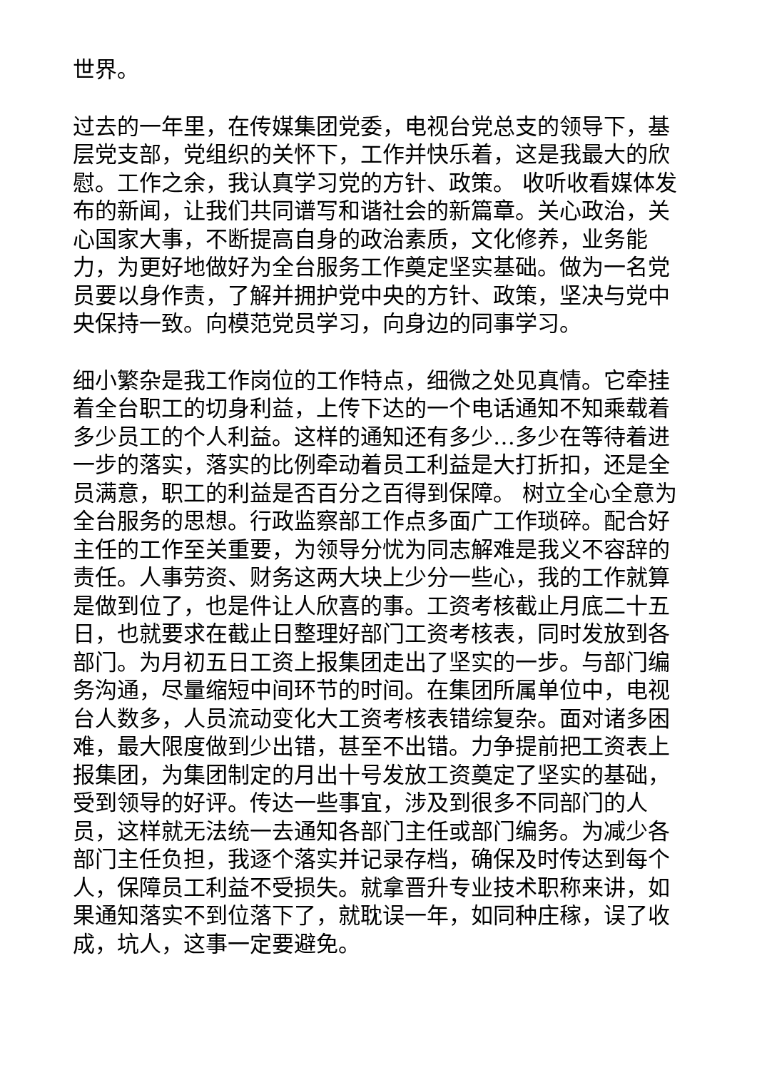世界。
过去的一年里，在传媒集团党委，电视台党总支的领导下，基层党支部，党组织的关怀下，工作并快乐着，这是我最大的欣慰。工作之余，我认真学习党的方针、政策。 收听收看媒体发布的新闻，让我们共同谱写和谐社会的新篇章。关心政治，关心国家大事，不断提高自身的政治素质，文化修养，业务能力，为更好地做好为全台服务工作奠定坚实基础。做为一名党员要以身作责，了解并拥护党中央的方针、政策，坚决与党中央保持一致。向模范党员学习，向身边的同事学习。
细小繁杂是我工作岗位的工作特点，细微之处见真情。它牵挂着全台职工的切身利益，上传下达的一个电话通知不知乘载着多少员工的个人利益。这样的通知还有多少…多少在等待着进一步的落实，落实的比例牵动着员工利益是大打折扣，还是全员满意，职工的利益是否百分之百得到保障。 树立全心全意为全台服务的思想。行政监察部工作点多面广工作琐碎。配合好主任的工作至关重要，为领导分忧为同志解难是我义不容辞的责任。人事劳资、财务这两大块上少分一些心，我的工作就算是做到位了，也是件让人欣喜的事。工资考核截止月底二十五日，也就要求在截止日整理好部门工资考核表，同时发放到各部门。为月初五日工资上报集团走出了坚实的一步。与部门编务沟通，尽量缩短中间环节的时间。在集团所属单位中，电视台人数多，人员流动变化大工资考核表错综复杂。面对诸多困难，最大限度做到少出错，甚至不出错。力争提前把工资表上报集团，为集团制定的月出十号发放工资奠定了坚实的基础，受到领导的好评。传达一些事宜，涉及到很多不同部门的人员，这样就无法统一去通知各部门主任或部门编务。为减少各部门主任负担，我逐个落实并记录存档，确保及时传达到每个人，保障员工利益不受损失。就拿晋升专业技术职称来讲，如果通知落实不到位落下了，就耽误一年，如同种庄稼，误了收成，坑人，这事一定要避免。